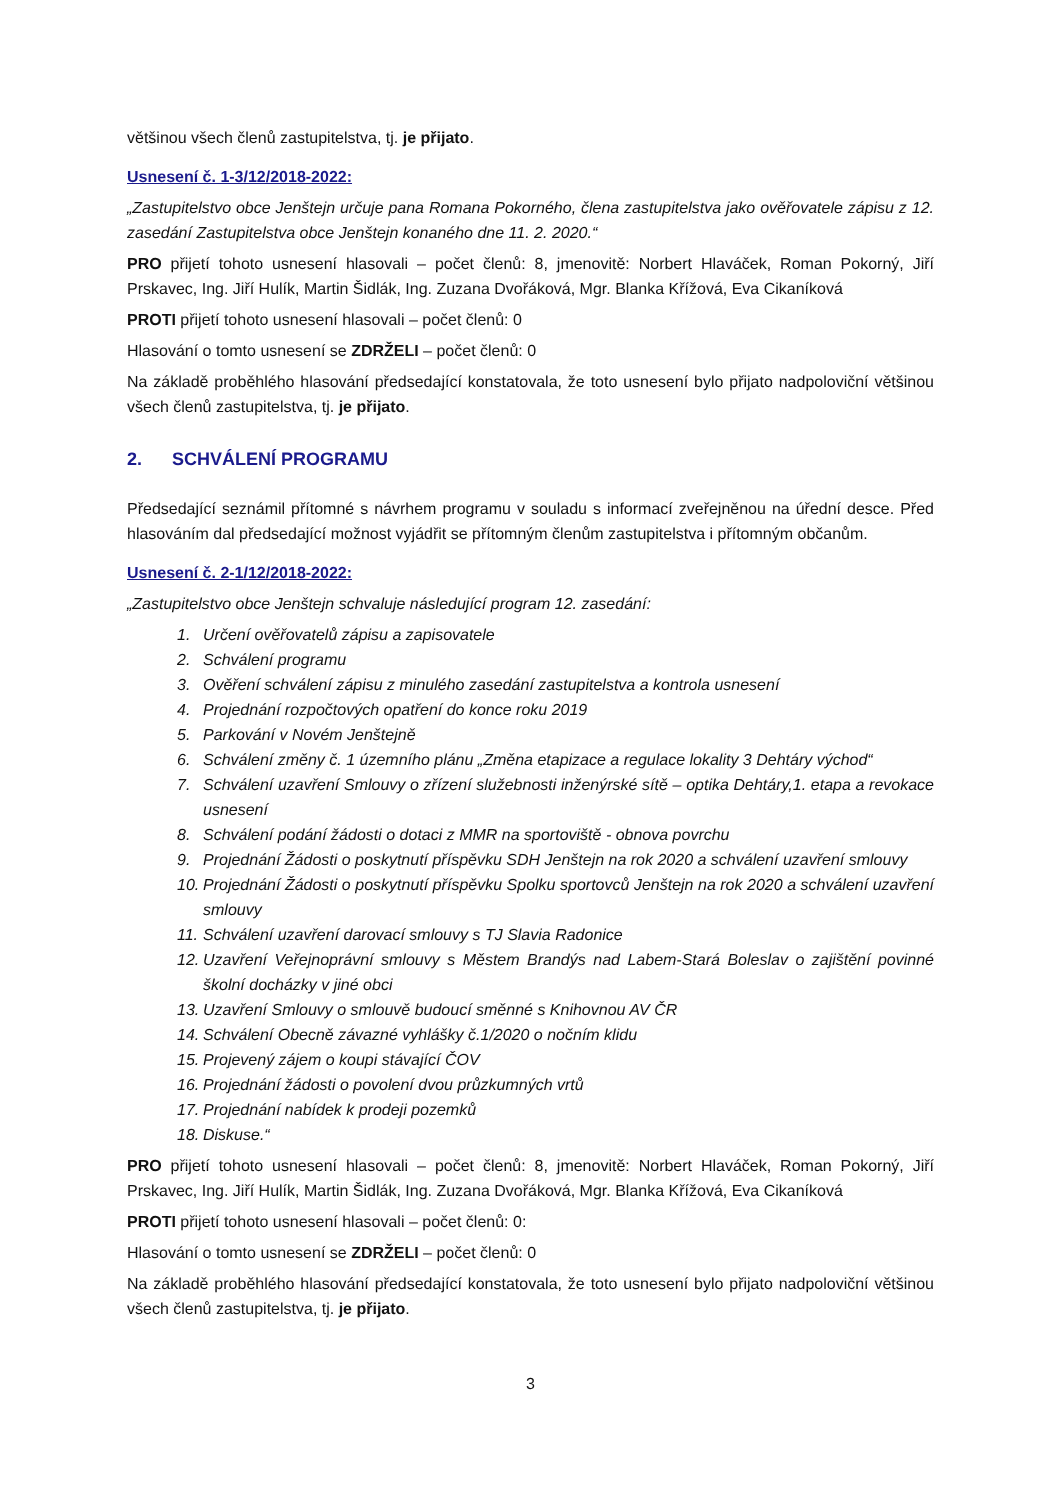většinou všech členů zastupitelstva, tj. je přijato.
Usnesení č. 1-3/12/2018-2022:
„Zastupitelstvo obce Jenštejn určuje pana Romana Pokorného, člena zastupitelstva jako ověřovatele zápisu z 12. zasedání Zastupitelstva obce Jenštejn konaného dne 11. 2. 2020.“
PRO přijetí tohoto usnesení hlasovali – počet členů: 8, jmenovitě: Norbert Hlaváček, Roman Pokorný, Jiří Prskavec, Ing. Jiří Hulík, Martin Šidlák, Ing. Zuzana Dvořáková, Mgr. Blanka Křížová, Eva Cikaníková
PROTI přijetí tohoto usnesení hlasovali – počet členů: 0
Hlasování o tomto usnesení se ZDRŽELI – počet členů: 0
Na základě proběhlého hlasování předsedající konstatovala, že toto usnesení bylo přijato nadpoloviční většinou všech členů zastupitelstva, tj. je přijato.
2. SCHVÁLENÍ PROGRAMU
Předsedající seznámil přítomné s návrhem programu v souladu s informací zveřejněnou na úřední desce. Před hlasováním dal předsedající možnost vyjádřit se přítomným členům zastupitelstva i přítomným občanům.
Usnesení č. 2-1/12/2018-2022:
„Zastupitelstvo obce Jenštejn schvaluje následující program 12. zasedání:
1. Určení ověřovatelů zápisu a zapisovatele
2. Schválení programu
3. Ověření schválení zápisu z minulého zasedání zastupitelstva a kontrola usnesení
4. Projednání rozpočtových opatření do konce roku 2019
5. Parkování v Novém Jenštejně
6. Schválení změny č. 1 územního plánu „Změna etapizace a regulace lokality 3 Dehtáry východ“
7. Schválení uzavření Smlouvy o zřízení služebnosti inženýrské sítě – optika Dehtáry,1. etapa a revokace usnesení
8. Schválení podání žádosti o dotaci z MMR na sportoviště - obnova povrchu
9. Projednání Žádosti o poskytnutí příspěvku SDH Jenštejn na rok 2020 a schválení uzavření smlouvy
10. Projednání Žádosti o poskytnutí příspěvku Spolku sportovců Jenštejn na rok 2020 a schválení uzavření smlouvy
11. Schválení uzavření darovací smlouvy s TJ Slavia Radonice
12. Uzavření Veřejnoprávní smlouvy s Městem Brandýs nad Labem-Stará Boleslav o zajištění povinné školní docházky v jiné obci
13. Uzavření Smlouvy o smlouvě budoucí směnné s Knihovnou AV ČR
14. Schválení Obecně závazné vyhlášky č.1/2020 o nočním klidu
15. Projevený zájem o koupi stávající ČOV
16. Projednání žádosti o povolení dvou průzkumných vrtů
17. Projednání nabídek k prodeji pozemků
18. Diskuse.“
PRO přijetí tohoto usnesení hlasovali – počet členů: 8, jmenovitě: Norbert Hlaváček, Roman Pokorný, Jiří Prskavec, Ing. Jiří Hulík, Martin Šidlák, Ing. Zuzana Dvořáková, Mgr. Blanka Křížová, Eva Cikaníková
PROTI přijetí tohoto usnesení hlasovali – počet členů: 0:
Hlasování o tomto usnesení se ZDRŽELI – počet členů: 0
Na základě proběhlého hlasování předsedající konstatovala, že toto usnesení bylo přijato nadpoloviční většinou všech členů zastupitelstva, tj. je přijato.
3